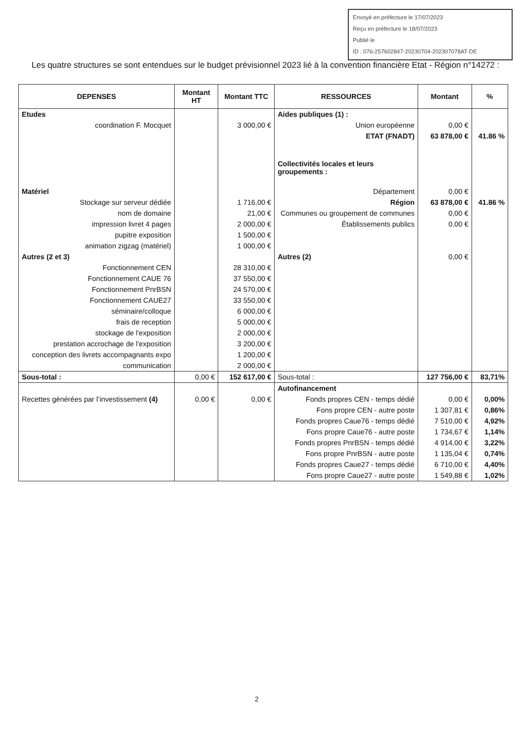Envoyé en préfecture le 17/07/2023
Reçu en préfecture le 18/07/2023
Publié le
ID : 076-257602847-20230704-202307078AT-DE
Les quatre structures se sont entendues sur le budget prévisionnel 2023 lié à la convention financière Etat - Région n°14272 :
| DEPENSES | Montant HT | Montant TTC | RESSOURCES | Montant | % |
| --- | --- | --- | --- | --- | --- |
| Etudes | | | Aides publiques (1) : | | |
| coordination F. Mocquet | | 3 000,00 € | Union européenne | 0,00 € | |
| | | | ETAT (FNADT) | 63 878,00 € | 41.86 % |
| | | | Collectivités locales et leurs groupements : | | |
| Matériel | | | Département | 0,00 € | |
| Stockage sur serveur dédiée | | 1 716,00 € | Région | 63 878,00 € | 41.86 % |
| nom de domaine | | 21,00 € | Communes ou groupement de communes | 0,00 € | |
| impression livret 4 pages | | 2 000,00 € | Établissements publics | 0,00 € | |
| pupitre exposition | | 1 500,00 € | | | |
| animation zigzag (matériel) | | 1 000,00 € | | | |
| Autres (2 et 3) | | | Autres (2) | 0,00 € | |
| Fonctionnement CEN | | 28 310,00 € | | | |
| Fonctionnement CAUE 76 | | 37 550,00 € | | | |
| Fonctionnement PnrBSN | | 24 570,00 € | | | |
| Fonctionnement CAUE27 | | 33 550,00 € | | | |
| séminaire/colloque | | 6 000,00 € | | | |
| frais de reception | | 5 000,00 € | | | |
| stockage de l'exposition | | 2 000,00 € | | | |
| prestation accrochage de l'exposition | | 3 200,00 € | | | |
| conception des livrets accompagnants expo | | 1 200,00 € | | | |
| communication | | 2 000,00 € | | | |
| Sous-total : | 0,00 € | 152 617,00 € | Sous-total : | 127 756,00 € | 83,71% |
| | | | Autofinancement | | |
| Recettes générées par l’investissement (4) | 0,00 € | 0,00 € | Fonds propres CEN - temps dédié | 0,00 € | 0,00% |
| | | | Fons propre CEN - autre poste | 1 307,81 € | 0,86% |
| | | | Fonds propres Caue76 - temps dédié | 7 510,00 € | 4,92% |
| | | | Fons propre Caue76 - autre poste | 1 734,67 € | 1,14% |
| | | | Fonds propres PnrBSN - temps dédié | 4 914,00 € | 3,22% |
| | | | Fons propre PnrBSN - autre poste | 1 135,04 € | 0,74% |
| | | | Fonds propres Caue27 - temps dédié | 6 710,00 € | 4,40% |
| | | | Fons propre Caue27 - autre poste | 1 549,88 € | 1,02% |
2